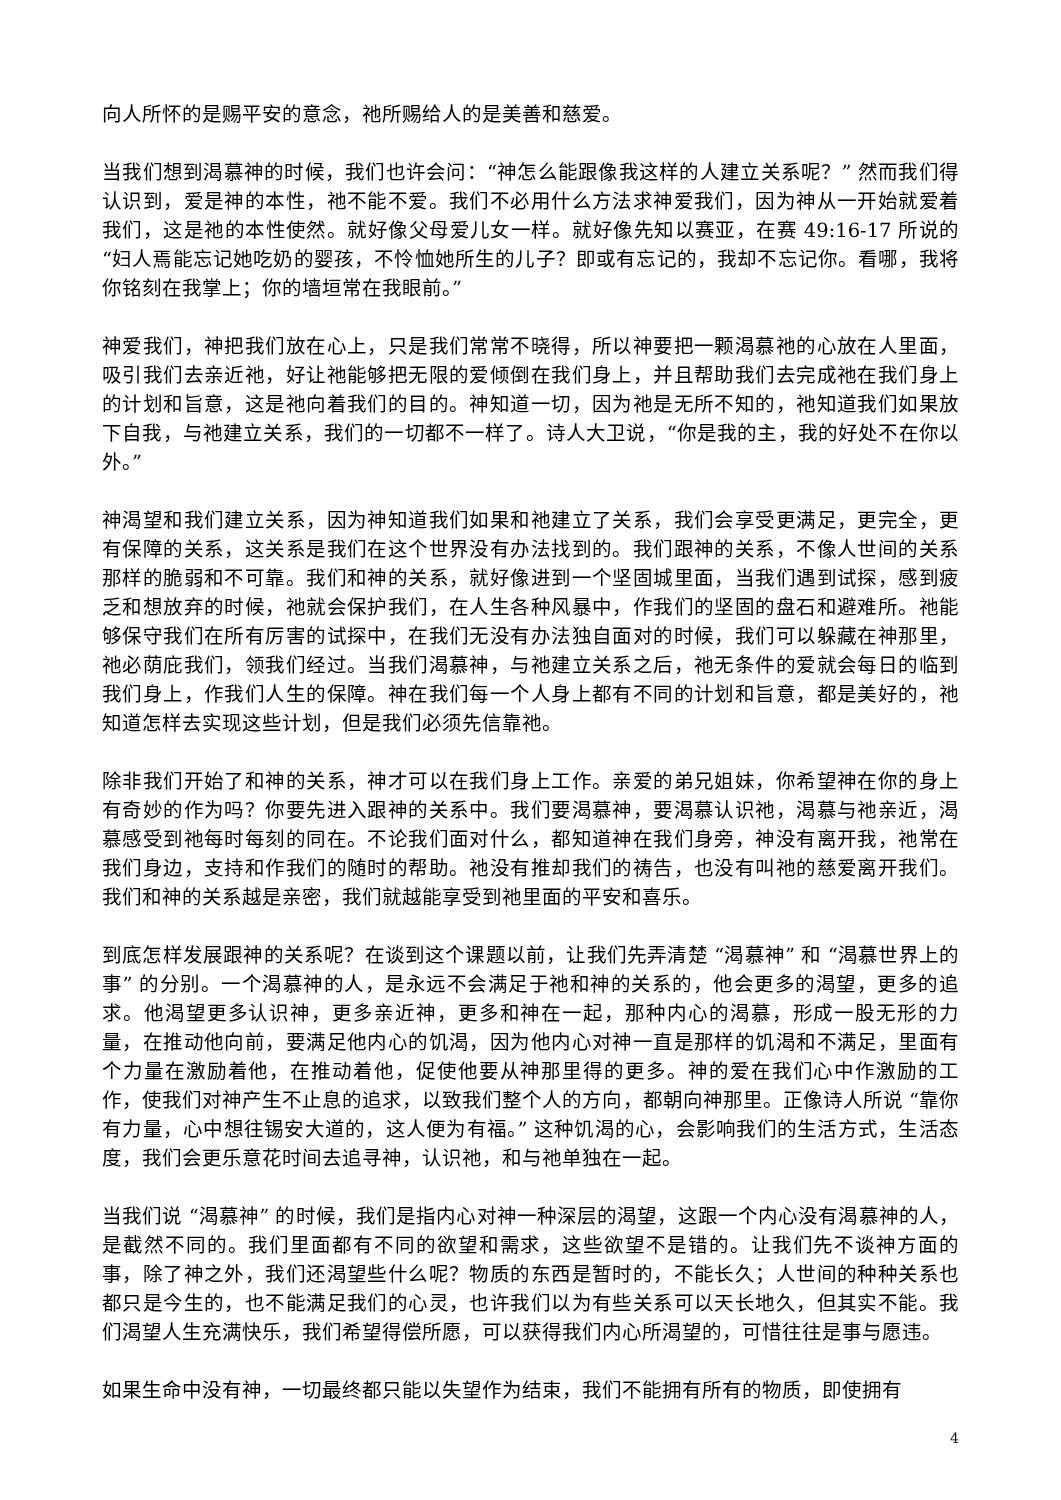向人所怀的是赐平安的意念，祂所赐给人的是美善和慈爱。
当我们想到渴慕神的时候，我们也许会问：“神怎么能跟像我这样的人建立关系呢？” 然而我们得认识到，爱是神的本性，祂不能不爱。我们不必用什么方法求神爱我们，因为神从一开始就爱着我们，这是祂的本性使然。就好像父母爱儿女一样。就好像先知以赛亚，在赛 49:16-17 所说的 “妇人焉能忘记她吃奶的婴孩，不怜恤她所生的儿子？即或有忘记的，我却不忘记你。看哪，我将你铭刻在我掌上；你的墙垣常在我眼前。”
神爱我们，神把我们放在心上，只是我们常常不晓得，所以神要把一颗渴慕祂的心放在人里面，吸引我们去亲近祂，好让祂能够把无限的爱倾倒在我们身上，并且帮助我们去完成祂在我们身上的计划和旨意，这是祂向着我们的目的。神知道一切，因为祂是无所不知的，祂知道我们如果放下自我，与祂建立关系，我们的一切都不一样了。诗人大卫说，“你是我的主，我的好处不在你以外。”
神渴望和我们建立关系，因为神知道我们如果和祂建立了关系，我们会享受更满足，更完全，更有保障的关系，这关系是我们在这个世界没有办法找到的。我们跟神的关系，不像人世间的关系那样的脆弱和不可靠。我们和神的关系，就好像进到一个坚固城里面，当我们遇到试探，感到疲乏和想放弃的时候，祂就会保护我们，在人生各种风暴中，作我们的坚固的盘石和避难所。祂能够保守我们在所有厉害的试探中，在我们无没有办法独自面对的时候，我们可以躲藏在神那里，祂必荫庇我们，领我们经过。当我们渴慕神，与祂建立关系之后，祂无条件的爱就会每日的临到我们身上，作我们人生的保障。神在我们每一个人身上都有不同的计划和旨意，都是美好的，祂知道怎样去实现这些计划，但是我们必须先信靠祂。
除非我们开始了和神的关系，神才可以在我们身上工作。亲爱的弟兄姐妹，你希望神在你的身上有奇妙的作为吗？你要先进入跟神的关系中。我们要渴慕神，要渴慕认识祂，渴慕与祂亲近，渴慕感受到祂每时每刻的同在。不论我们面对什么，都知道神在我们身旁，神没有离开我，祂常在我们身边，支持和作我们的随时的帮助。祂没有推却我们的祷告，也没有叫祂的慈爱离开我们。我们和神的关系越是亲密，我们就越能享受到祂里面的平安和喜乐。
到底怎样发展跟神的关系呢？在谈到这个课题以前，让我们先弄清楚 “渴慕神” 和 “渴慕世界上的事” 的分别。一个渴慕神的人，是永远不会满足于祂和神的关系的，他会更多的渴望，更多的追求。他渴望更多认识神，更多亲近神，更多和神在一起，那种内心的渴慕，形成一股无形的力量，在推动他向前，要满足他内心的饥渴，因为他内心对神一直是那样的饥渴和不满足，里面有个力量在激励着他，在推动着他，促使他要从神那里得的更多。神的爱在我们心中作激励的工作，使我们对神产生不止息的追求，以致我们整个人的方向，都朝向神那里。正像诗人所说 “靠你有力量，心中想往锡安大道的，这人便为有福。” 这种饥渴的心，会影响我们的生活方式，生活态度，我们会更乐意花时间去追寻神，认识祂，和与祂单独在一起。
当我们说 “渴慕神” 的时候，我们是指内心对神一种深层的渴望，这跟一个内心没有渴慕神的人，是截然不同的。我们里面都有不同的欲望和需求，这些欲望不是错的。让我们先不谈神方面的事，除了神之外，我们还渴望些什么呢？物质的东西是暂时的，不能长久；人世间的种种关系也都只是今生的，也不能满足我们的心灵，也许我们以为有些关系可以天长地久，但其实不能。我们渴望人生充满快乐，我们希望得偿所愿，可以获得我们内心所渴望的，可惜往往是事与愿违。
如果生命中没有神，一切最终都只能以失望作为结束，我们不能拥有所有的物质，即使拥有
4